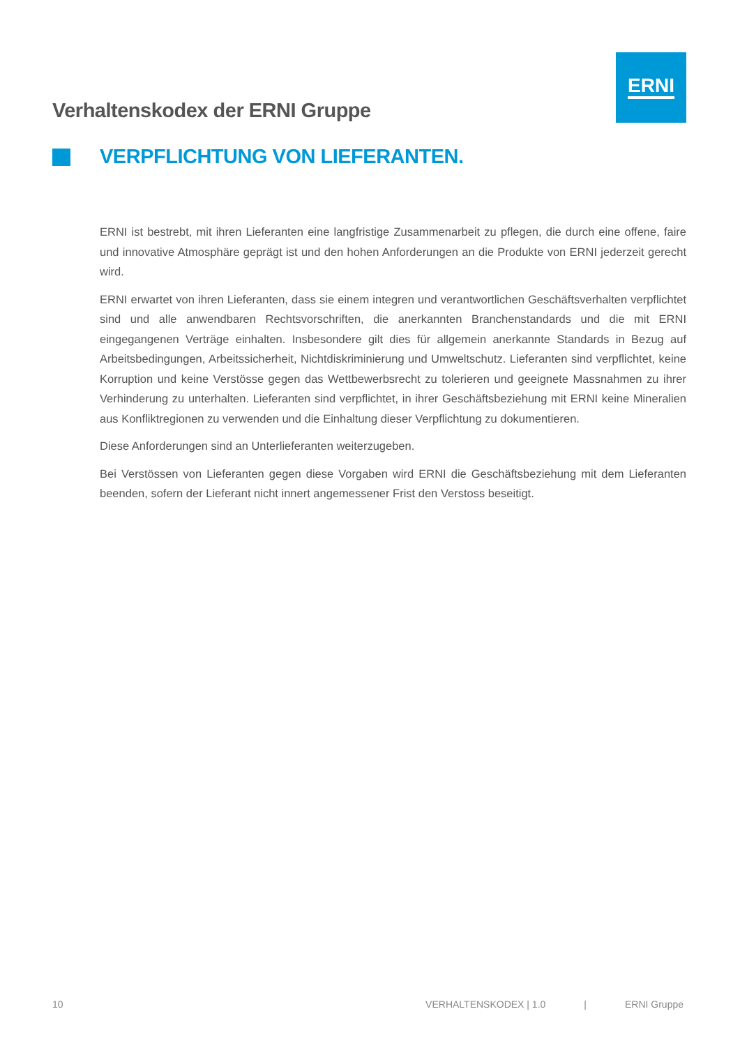ERNI
Verhaltenskodex der ERNI Gruppe
VERPFLICHTUNG VON LIEFERANTEN.
ERNI ist bestrebt, mit ihren Lieferanten eine langfristige Zusammenarbeit zu pflegen, die durch eine offene, faire und innovative Atmosphäre geprägt ist und den hohen Anforderungen an die Produkte von ERNI jederzeit gerecht wird.
ERNI erwartet von ihren Lieferanten, dass sie einem integren und verantwortlichen Geschäftsverhalten verpflichtet sind und alle anwendbaren Rechtsvorschriften, die anerkannten Branchenstandards und die mit ERNI eingegangenen Verträge einhalten. Insbesondere gilt dies für allgemein anerkannte Standards in Bezug auf Arbeitsbedingungen, Arbeitssicherheit, Nichtdiskriminierung und Umweltschutz. Lieferanten sind verpflichtet, keine Korruption und keine Verstösse gegen das Wettbewerbsrecht zu tolerieren und geeignete Massnahmen zu ihrer Verhinderung zu unterhalten. Lieferanten sind verpflichtet, in ihrer Geschäftsbeziehung mit ERNI keine Mineralien aus Konfliktregionen zu verwenden und die Einhaltung dieser Verpflichtung zu dokumentieren.
Diese Anforderungen sind an Unterlieferanten weiterzugeben.
Bei Verstössen von Lieferanten gegen diese Vorgaben wird ERNI die Geschäftsbeziehung mit dem Lieferanten beenden, sofern der Lieferant nicht innert angemessener Frist den Verstoss beseitigt.
10 VERHALTENSKODEX | 1.0 | ERNI Gruppe